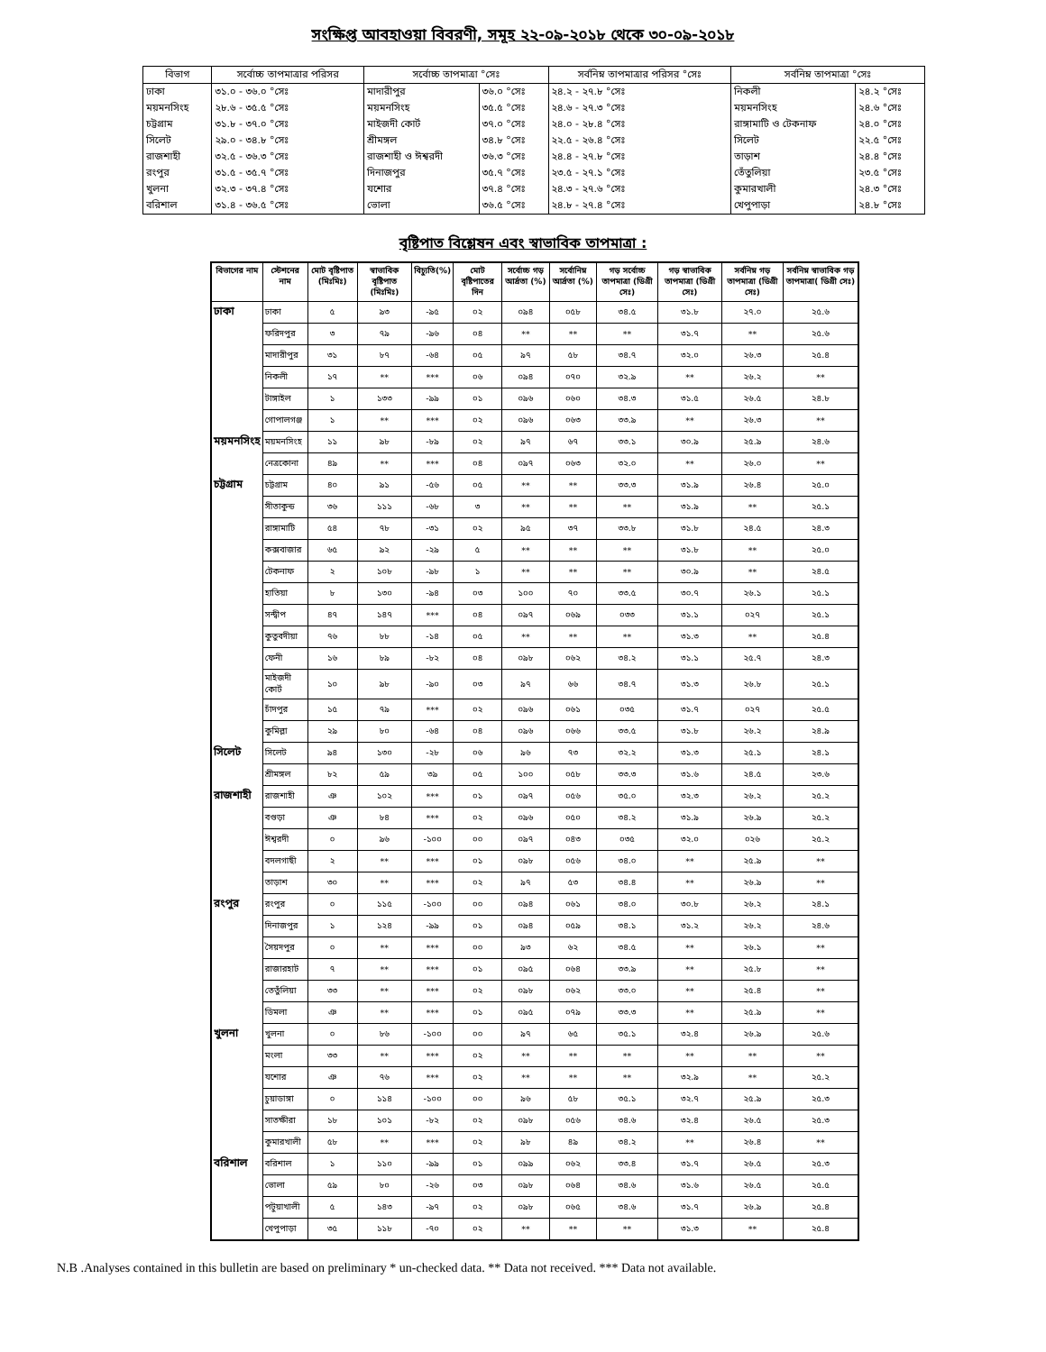সংক্ষিপ্ত আবহাওয়া বিবরণী, সমূহ ২২-০৯-২০১৮ থেকে ৩০-০৯-২০১৮
| বিভাগ | সর্বোচ্চ তাপমাত্রার পরিসর | সর্বোচ্চ তাপমাত্রা °সেঃ | | সর্বনিম্ন তাপমাত্রার পরিসর °সেঃ | সর্বনিম্ন তাপমাত্রা °সেঃ | |
| --- | --- | --- | --- | --- | --- | --- |
| ঢাকা | ৩১.০ - ৩৬.০ °সেঃ | মাদারীপুর | ৩৬.০ °সেঃ | ২৪.২ - ২৭.৮ °সেঃ | নিকলী | ২৪.২ °সেঃ |
| ময়মনসিংহ | ২৮.৬ - ৩৫.৫ °সেঃ | ময়মনসিংহ | ৩৫.৫ °সেঃ | ২৪.৬ - ২৭.৩ °সেঃ | ময়মনসিংহ | ২৪.৬ °সেঃ |
| চট্টগ্রাম | ৩১.৮ - ৩৭.০ °সেঃ | মাইজদী কোর্ট | ৩৭.০ °সেঃ | ২৪.০ - ২৮.৪ °সেঃ | রাঙ্গামাটি ও টেকনাফ | ২৪.০ °সেঃ |
| সিলেট | ২৯.০ - ৩৪.৮ °সেঃ | শ্রীমঙ্গল | ৩৪.৮ °সেঃ | ২২.৫ - ২৬.৪ °সেঃ | সিলেট | ২২.৫ °সেঃ |
| রাজশাহী | ৩২.৫ - ৩৬.৩ °সেঃ | রাজশাহী ও ঈশ্বরদী | ৩৬.৩ °সেঃ | ২৪.৪ - ২৭.৮ °সেঃ | তাড়াশ | ২৪.৪ °সেঃ |
| রংপুর | ৩১.৫ - ৩৫.৭ °সেঃ | দিনাজপুর | ৩৫.৭ °সেঃ | ২৩.৫ - ২৭.১ °সেঃ | তেঁতুলিয়া | ২৩.৫ °সেঃ |
| খুলনা | ৩২.৩ - ৩৭.৪ °সেঃ | যশোর | ৩৭.৪ °সেঃ | ২৪.৩ - ২৭.৬ °সেঃ | কুমারখালী | ২৪.৩ °সেঃ |
| বরিশাল | ৩১.৪ - ৩৬.৫ °সেঃ | ভোলা | ৩৬.৫ °সেঃ | ২৪.৮ - ২৭.৪ °সেঃ | খেপুপাড়া | ২৪.৮ °সেঃ |
বৃষ্টিপাত বিশ্লেষন এবং স্বাভাবিক তাপমাত্রা :
| বিভাগের নাম | স্টেশনের নাম | মোট বৃষ্টিপাত (মিঃমিঃ) | স্বাভাবিক বৃষ্টিপাত (মিঃমিঃ) | বিচ্যুতি(%) | মোট বৃষ্টিপাতের দিন | সর্বোচ্চ গড় আর্দ্রতা (%) | সর্বোনিম্ন আর্দ্রতা (%) | গড় সর্বোচ্চ তাপমাত্রা (ডিগ্রী সেঃ) | গড় স্বাভাবিক তাপমাত্রা (ডিগ্রী সেঃ) | সর্বনিম্ন গড় তাপমাত্রা (ডিগ্রী সেঃ) | সর্বনিম্ন স্বাভাবিক গড় তাপমাত্রা( ডিগ্রী সেঃ) |
| --- | --- | --- | --- | --- | --- | --- | --- | --- | --- | --- | --- |
| ঢাকা | ঢাকা | ৫ | ৯৩ | -৯৫ | ০২ | ০৯৪ | ০৫৮ | ৩৪.৫ | ৩১.৮ | ২৭.০ | ২৫.৬ |
| | ফরিদপুর | ৩ | ৭৯ | -৯৬ | ০৪ | ** | ** | ** | ৩১.৭ | ** | ২৫.৬ |
| | মাদারীপুর | ৩১ | ৮৭ | -৬৪ | ০৫ | ৯৭ | ৫৮ | ৩৪.৭ | ৩২.০ | ২৬.৩ | ২৫.৪ |
| | নিকলী | ১৭ | ** | *** | ০৬ | ০৯৪ | ০৭০ | ৩২.৯ | ** | ২৬.২ | ** |
| | টাঙ্গাইল | ১ | ১৩৩ | -৯৯ | ০১ | ০৯৬ | ০৬০ | ৩৪.৩ | ৩১.৫ | ২৬.৫ | ২৪.৮ |
| | গোপালগঞ্জ | ১ | ** | *** | ০২ | ০৯৬ | ০৬৩ | ৩৩.৯ | ** | ২৬.৩ | ** |
| ময়মনসিংহ | ময়মনসিংহ | ১১ | ৯৮ | -৮৯ | ০২ | ৯৭ | ৬৭ | ৩৩.১ | ৩০.৯ | ২৫.৯ | ২৪.৬ |
| | নেত্রকোনা | ৪৯ | ** | *** | ০৪ | ০৯৭ | ০৬৩ | ৩২.০ | ** | ২৬.০ | ** |
| চট্টগ্রাম | চট্টগ্রাম | ৪০ | ৯১ | -৫৬ | ০৫ | ** | ** | ৩৩.৩ | ৩১.৯ | ২৬.৪ | ২৫.০ |
| | সীতাকুন্ড | ৩৬ | ১১১ | -৬৮ | ৩ | ** | ** | ** | ৩১.৯ | ** | ২৫.১ |
| | রাঙ্গামাটি | ৫৪ | ৭৮ | -৩১ | ০২ | ৯৫ | ৩৭ | ৩৩.৮ | ৩১.৮ | ২৪.৫ | ২৪.৩ |
| | কক্সবাজার | ৬৫ | ৯২ | -২৯ | ৫ | ** | ** | ** | ৩১.৮ | ** | ২৫.০ |
| | টেকনাফ | ২ | ১০৮ | -৯৮ | ১ | ** | ** | ** | ৩০.৯ | ** | ২৪.৫ |
| | হাতিয়া | ৮ | ১৩০ | -৯৪ | ০৩ | ১০০ | ৭০ | ৩৩.৫ | ৩০.৭ | ২৬.১ | ২৫.১ |
| | সন্দ্বীপ | ৪৭ | ১৪৭ | *** | ০৪ | ০৯৭ | ০৬৯ | ০৩৩ | ৩১.১ | ০২৭ | ২৫.১ |
| | কুতুবদীয়া | ৭৬ | ৮৮ | -১৪ | ০৫ | ** | ** | ** | ৩১.৩ | ** | ২৫.৪ |
| | ফেনী | ১৬ | ৮৯ | -৮২ | ০৪ | ০৯৮ | ০৬২ | ৩৪.২ | ৩১.১ | ২৫.৭ | ২৪.৩ |
| | মাইজদী কোর্ট | ১০ | ৯৮ | -৯০ | ০৩ | ৯৭ | ৬৬ | ৩৪.৭ | ৩১.৩ | ২৬.৮ | ২৫.১ |
| | চাঁদপুর | ১৫ | ৭৯ | *** | ০২ | ০৯৬ | ০৬১ | ০৩৫ | ৩১.৭ | ০২৭ | ২৫.৫ |
| | কুমিল্লা | ২৯ | ৮০ | -৬৪ | ০৪ | ০৯৬ | ০৬৬ | ৩৩.৫ | ৩১.৮ | ২৬.২ | ২৪.৯ |
| সিলেট | সিলেট | ৯৪ | ১৩০ | -২৮ | ০৬ | ৯৬ | ৭৩ | ৩২.২ | ৩১.৩ | ২৫.১ | ২৪.১ |
| | শ্রীমঙ্গল | ৮২ | ৫৯ | ৩৯ | ০৫ | ১০০ | ০৫৮ | ৩৩.৩ | ৩১.৬ | ২৪.৫ | ২৩.৬ |
| রাজশাহী | রাজশাহী | ঞ | ১০২ | *** | ০১ | ০৯৭ | ০৫৬ | ৩৫.০ | ৩২.৩ | ২৬.২ | ২৫.২ |
| | বগুড়া | ঞ | ৮৪ | *** | ০২ | ০৯৬ | ০৫০ | ৩৪.২ | ৩১.৯ | ২৬.৯ | ২৫.২ |
| | ঈশ্বরদী | ০ | ৯৬ | -১০০ | ০০ | ০৯৭ | ০৪৩ | ০৩৫ | ৩২.০ | ০২৬ | ২৫.২ |
| | বদলগাছী | ২ | ** | *** | ০১ | ০৯৮ | ০৫৬ | ৩৪.০ | ** | ২৫.৯ | ** |
| | তাড়াশ | ৩০ | ** | *** | ০২ | ৯৭ | ৫৩ | ৩৪.৪ | ** | ২৬.৯ | ** |
| রংপুর | রংপুর | ০ | ১১৫ | -১০০ | ০০ | ০৯৪ | ০৬১ | ৩৪.০ | ৩০.৮ | ২৬.২ | ২৪.১ |
| | দিনাজপুর | ১ | ১২৪ | -৯৯ | ০১ | ০৯৪ | ০৫৯ | ৩৪.১ | ৩১.২ | ২৬.২ | ২৪.৬ |
| | সৈয়দপুর | ০ | ** | *** | ০০ | ৯৩ | ৬২ | ৩৪.৫ | ** | ২৬.১ | ** |
| | রাজারহাট | ৭ | ** | *** | ০১ | ০৯৫ | ০৬৪ | ৩৩.৯ | ** | ২৫.৮ | ** |
| | তেতুঁলিয়া | ৩৩ | ** | *** | ০২ | ০৯৮ | ০৬২ | ৩৩.০ | ** | ২৫.৪ | ** |
| | ডিমলা | ঞ | ** | *** | ০১ | ০৯৫ | ০৭৯ | ৩৩.৩ | ** | ২৫.৯ | ** |
| খুলনা | খুলনা | ০ | ৮৬ | -১০০ | ০০ | ৯৭ | ৬৫ | ৩৫.১ | ৩২.৪ | ২৬.৯ | ২৫.৬ |
| | মংলা | ৩৩ | ** | *** | ০২ | ** | ** | ** | ** | ** | ** |
| | যশোর | ঞ | ৭৬ | *** | ০২ | ** | ** | ** | ৩২.৯ | ** | ২৫.২ |
| | চুয়াডাঙ্গা | ০ | ১১৪ | -১০০ | ০০ | ৯৬ | ৫৮ | ৩৫.১ | ৩২.৭ | ২৫.৯ | ২৫.৩ |
| | সাতক্ষীরা | ১৮ | ১০১ | -৮২ | ০২ | ০৯৮ | ০৫৬ | ৩৪.৬ | ৩২.৪ | ২৬.৫ | ২৫.৩ |
| | কুমারখালী | ৫৮ | ** | *** | ০২ | ৯৮ | ৪৯ | ৩৪.২ | ** | ২৬.৪ | ** |
| বরিশাল | বরিশাল | ১ | ১১০ | -৯৯ | ০১ | ০৯৯ | ০৬২ | ৩৩.৪ | ৩১.৭ | ২৬.৫ | ২৫.৩ |
| | ভোলা | ৫৯ | ৮০ | -২৬ | ০৩ | ০৯৮ | ০৬৪ | ৩৪.৬ | ৩১.৬ | ২৬.৫ | ২৫.৫ |
| | পটুয়াখালী | ৫ | ১৪৩ | -৯৭ | ০২ | ০৯৮ | ০৬৫ | ৩৪.৬ | ৩১.৭ | ২৬.৯ | ২৫.৪ |
| | খেপুপাড়া | ৩৫ | ১১৮ | -৭০ | ০২ | ** | ** | ** | ৩১.৩ | ** | ২৫.৪ |
N.B .Analyses contained in this bulletin are based on preliminary * un-checked data. ** Data not received. *** Data not available.